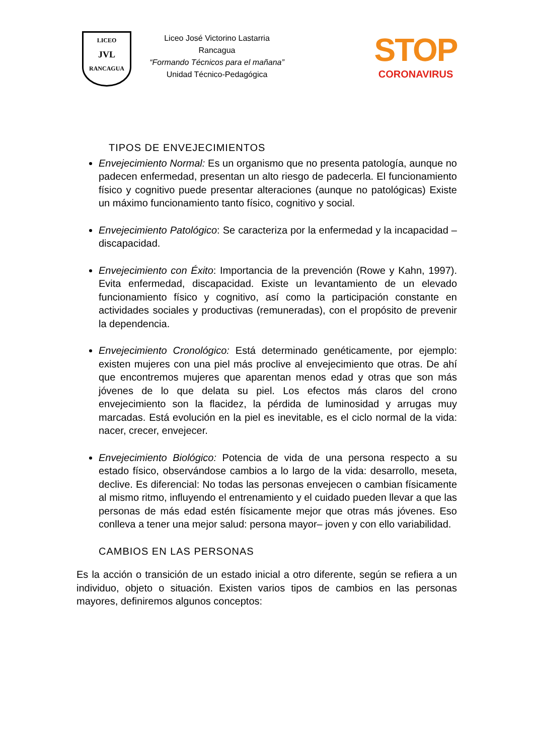LICEO
JVL
RANCAGUA
Liceo José Victorino Lastarria
Rancagua
“Formando Técnicos para el mañana”
Unidad Técnico-Pedagógica
STOP
CORONAVIRUS
TIPOS DE ENVEJECIMIENTOS
Envejecimiento Normal: Es un organismo que no presenta patología, aunque no padecen enfermedad, presentan un alto riesgo de padecerla. El funcionamiento físico y cognitivo puede presentar alteraciones (aunque no patológicas) Existe un máximo funcionamiento tanto físico, cognitivo y social.
Envejecimiento Patológico: Se caracteriza por la enfermedad y la incapacidad – discapacidad.
Envejecimiento con Éxito: Importancia de la prevención (Rowe y Kahn, 1997). Evita enfermedad, discapacidad. Existe un levantamiento de un elevado funcionamiento físico y cognitivo, así como la participación constante en actividades sociales y productivas (remuneradas), con el propósito de prevenir la dependencia.
Envejecimiento Cronológico: Está determinado genéticamente, por ejemplo: existen mujeres con una piel más proclive al envejecimiento que otras. De ahí que encontremos mujeres que aparentan menos edad y otras que son más jóvenes de lo que delata su piel. Los efectos más claros del crono envejecimiento son la flacidez, la pérdida de luminosidad y arrugas muy marcadas. Está evolución en la piel es inevitable, es el ciclo normal de la vida: nacer, crecer, envejecer.
Envejecimiento Biológico: Potencia de vida de una persona respecto a su estado físico, observándose cambios a lo largo de la vida: desarrollo, meseta, declive. Es diferencial: No todas las personas envejecen o cambian físicamente al mismo ritmo, influyendo el entrenamiento y el cuidado pueden llevar a que las personas de más edad estén físicamente mejor que otras más jóvenes. Eso conlleva a tener una mejor salud: persona mayor– joven y con ello variabilidad.
CAMBIOS EN LAS PERSONAS
Es la acción o transición de un estado inicial a otro diferente, según se refiera a un individuo, objeto o situación. Existen varios tipos de cambios en las personas mayores, definiremos algunos conceptos: